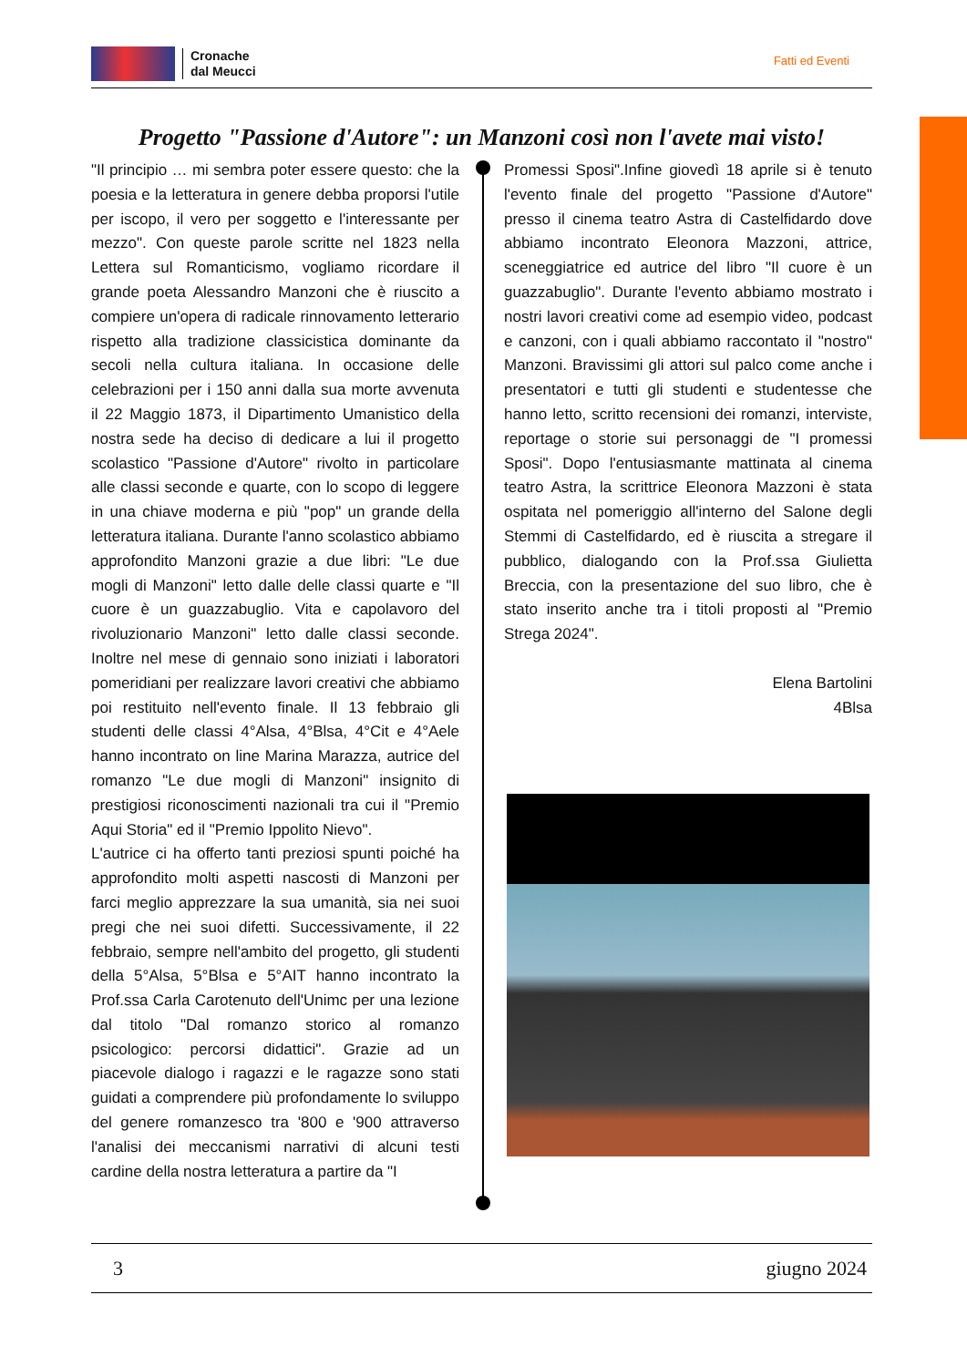Cronache
dal Meucci
Fatti ed Eventi
Progetto "Passione d'Autore": un Manzoni così non l'avete mai visto!
"Il principio … mi sembra poter essere questo: che la poesia e la letteratura in genere debba proporsi l'utile per iscopo, il vero per soggetto e l'interessante per mezzo". Con queste parole scritte nel 1823 nella Lettera sul Romanticismo, vogliamo ricordare il grande poeta Alessandro Manzoni che è riuscito a compiere un'opera di radicale rinnovamento letterario rispetto alla tradizione classicistica dominante da secoli nella cultura italiana. In occasione delle celebrazioni per i 150 anni dalla sua morte avvenuta il 22 Maggio 1873, il Dipartimento Umanistico della nostra sede ha deciso di dedicare a lui il progetto scolastico "Passione d'Autore" rivolto in particolare alle classi seconde e quarte, con lo scopo di leggere in una chiave moderna e più "pop" un grande della letteratura italiana. Durante l'anno scolastico abbiamo approfondito Manzoni grazie a due libri: "Le due mogli di Manzoni" letto dalle delle classi quarte e "Il cuore è un guazzabuglio. Vita e capolavoro del rivoluzionario Manzoni" letto dalle classi seconde. Inoltre nel mese di gennaio sono iniziati i laboratori pomeridiani per realizzare lavori creativi che abbiamo poi restituito nell'evento finale. Il 13 febbraio gli studenti delle classi 4°Alsa, 4°Blsa, 4°Cit e 4°Aele hanno incontrato on line Marina Marazza, autrice del romanzo "Le due mogli di Manzoni" insignito di prestigiosi riconoscimenti nazionali tra cui il "Premio Aqui Storia" ed il "Premio Ippolito Nievo".
L'autrice ci ha offerto tanti preziosi spunti poiché ha approfondito molti aspetti nascosti di Manzoni per farci meglio apprezzare la sua umanità, sia nei suoi pregi che nei suoi difetti. Successivamente, il 22 febbraio, sempre nell'ambito del progetto, gli studenti della 5°Alsa, 5°Blsa e 5°AIT hanno incontrato la Prof.ssa Carla Carotenuto dell'Unimc per una lezione dal titolo "Dal romanzo storico al romanzo psicologico: percorsi didattici". Grazie ad un piacevole dialogo i ragazzi e le ragazze sono stati guidati a comprendere più profondamente lo sviluppo del genere romanzesco tra '800 e '900 attraverso l'analisi dei meccanismi narrativi di alcuni testi cardine della nostra letteratura a partire da "I
Promessi Sposi".Infine giovedì 18 aprile si è tenuto l'evento finale del progetto "Passione d'Autore" presso il cinema teatro Astra di Castelfidardo dove abbiamo incontrato Eleonora Mazzoni, attrice, sceneggiatrice ed autrice del libro "Il cuore è un guazzabuglio". Durante l'evento abbiamo mostrato i nostri lavori creativi come ad esempio video, podcast e canzoni, con i quali abbiamo raccontato il "nostro" Manzoni. Bravissimi gli attori sul palco come anche i presentatori e tutti gli studenti e studentesse che hanno letto, scritto recensioni dei romanzi, interviste, reportage o storie sui personaggi de "I promessi Sposi". Dopo l'entusiasmante mattinata al cinema teatro Astra, la scrittrice Eleonora Mazzoni è stata ospitata nel pomeriggio all'interno del Salone degli Stemmi di Castelfidardo, ed è riuscita a stregare il pubblico, dialogando con la Prof.ssa Giulietta Breccia, con la presentazione del suo libro, che è stato inserito anche tra i titoli proposti al "Premio Strega 2024".
Elena Bartolini
4Blsa
3 giugno 2024